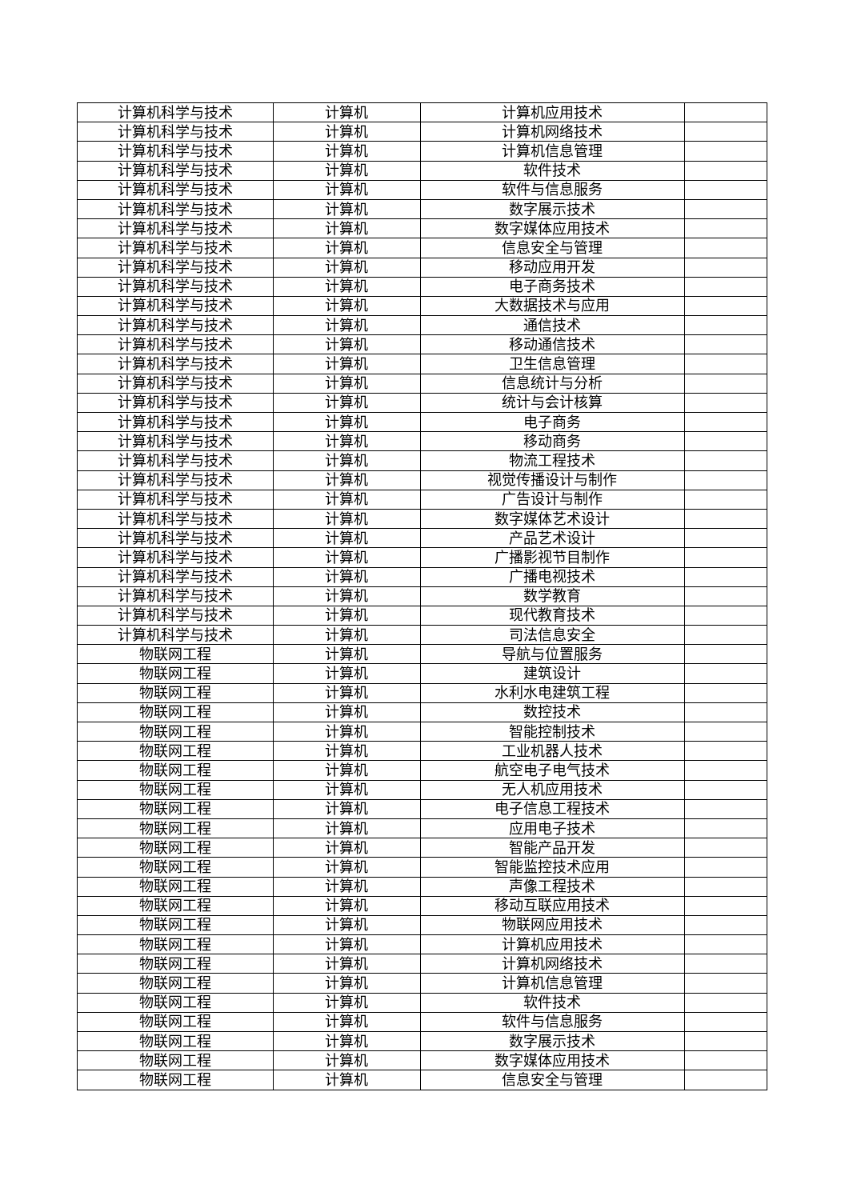| 计算机科学与技术 | 计算机 | 计算机应用技术 | |
| 计算机科学与技术 | 计算机 | 计算机网络技术 | |
| 计算机科学与技术 | 计算机 | 计算机信息管理 | |
| 计算机科学与技术 | 计算机 | 软件技术 | |
| 计算机科学与技术 | 计算机 | 软件与信息服务 | |
| 计算机科学与技术 | 计算机 | 数字展示技术 | |
| 计算机科学与技术 | 计算机 | 数字媒体应用技术 | |
| 计算机科学与技术 | 计算机 | 信息安全与管理 | |
| 计算机科学与技术 | 计算机 | 移动应用开发 | |
| 计算机科学与技术 | 计算机 | 电子商务技术 | |
| 计算机科学与技术 | 计算机 | 大数据技术与应用 | |
| 计算机科学与技术 | 计算机 | 通信技术 | |
| 计算机科学与技术 | 计算机 | 移动通信技术 | |
| 计算机科学与技术 | 计算机 | 卫生信息管理 | |
| 计算机科学与技术 | 计算机 | 信息统计与分析 | |
| 计算机科学与技术 | 计算机 | 统计与会计核算 | |
| 计算机科学与技术 | 计算机 | 电子商务 | |
| 计算机科学与技术 | 计算机 | 移动商务 | |
| 计算机科学与技术 | 计算机 | 物流工程技术 | |
| 计算机科学与技术 | 计算机 | 视觉传播设计与制作 | |
| 计算机科学与技术 | 计算机 | 广告设计与制作 | |
| 计算机科学与技术 | 计算机 | 数字媒体艺术设计 | |
| 计算机科学与技术 | 计算机 | 产品艺术设计 | |
| 计算机科学与技术 | 计算机 | 广播影视节目制作 | |
| 计算机科学与技术 | 计算机 | 广播电视技术 | |
| 计算机科学与技术 | 计算机 | 数学教育 | |
| 计算机科学与技术 | 计算机 | 现代教育技术 | |
| 计算机科学与技术 | 计算机 | 司法信息安全 | |
| 物联网工程 | 计算机 | 导航与位置服务 | |
| 物联网工程 | 计算机 | 建筑设计 | |
| 物联网工程 | 计算机 | 水利水电建筑工程 | |
| 物联网工程 | 计算机 | 数控技术 | |
| 物联网工程 | 计算机 | 智能控制技术 | |
| 物联网工程 | 计算机 | 工业机器人技术 | |
| 物联网工程 | 计算机 | 航空电子电气技术 | |
| 物联网工程 | 计算机 | 无人机应用技术 | |
| 物联网工程 | 计算机 | 电子信息工程技术 | |
| 物联网工程 | 计算机 | 应用电子技术 | |
| 物联网工程 | 计算机 | 智能产品开发 | |
| 物联网工程 | 计算机 | 智能监控技术应用 | |
| 物联网工程 | 计算机 | 声像工程技术 | |
| 物联网工程 | 计算机 | 移动互联应用技术 | |
| 物联网工程 | 计算机 | 物联网应用技术 | |
| 物联网工程 | 计算机 | 计算机应用技术 | |
| 物联网工程 | 计算机 | 计算机网络技术 | |
| 物联网工程 | 计算机 | 计算机信息管理 | |
| 物联网工程 | 计算机 | 软件技术 | |
| 物联网工程 | 计算机 | 软件与信息服务 | |
| 物联网工程 | 计算机 | 数字展示技术 | |
| 物联网工程 | 计算机 | 数字媒体应用技术 | |
| 物联网工程 | 计算机 | 信息安全与管理 | |